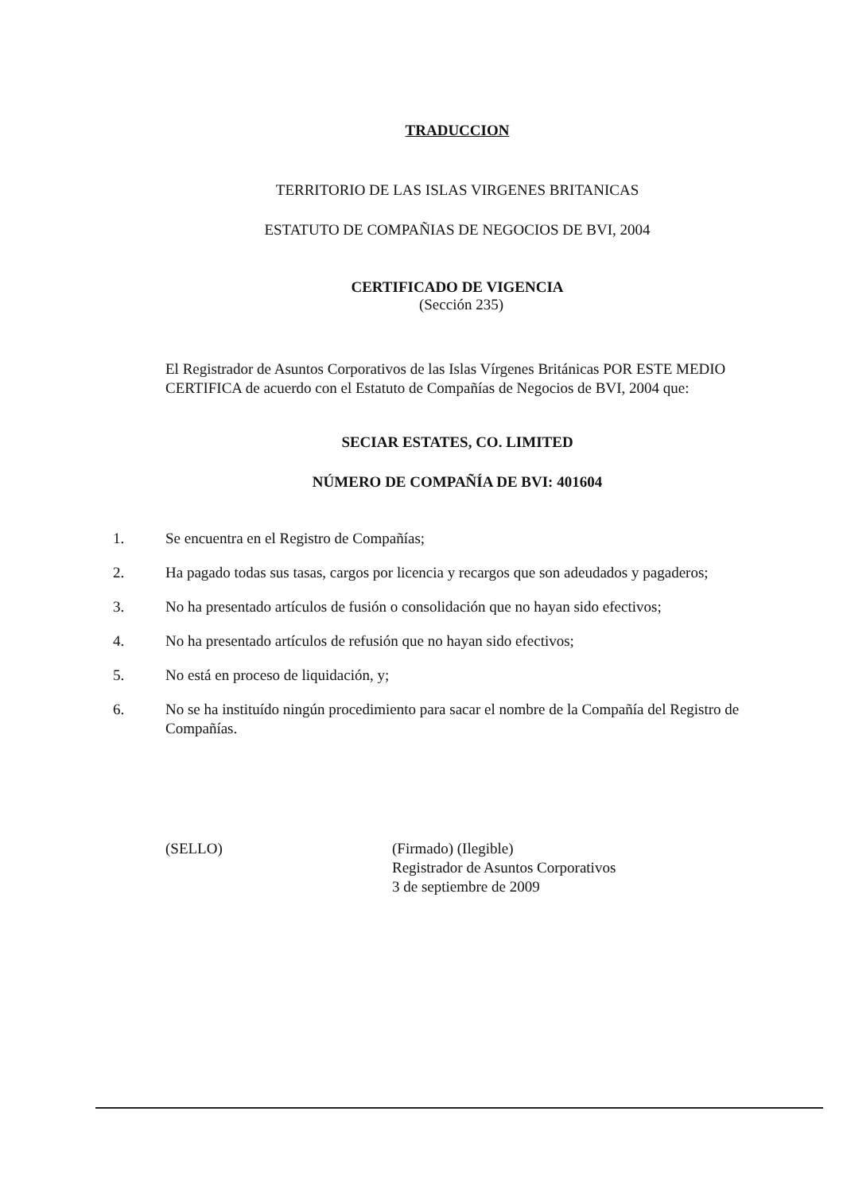TRADUCCION
TERRITORIO DE LAS ISLAS VIRGENES BRITANICAS
ESTATUTO DE COMPAÑIAS DE NEGOCIOS DE BVI, 2004
CERTIFICADO DE VIGENCIA
(Sección 235)
El Registrador de Asuntos Corporativos de las Islas Vírgenes Británicas POR ESTE MEDIO CERTIFICA de acuerdo con el Estatuto de Compañías de Negocios de BVI, 2004 que:
SECIAR ESTATES, CO. LIMITED
NÚMERO DE COMPAÑÍA DE BVI: 401604
1. Se encuentra en el Registro de Compañías;
2. Ha pagado todas sus tasas, cargos por licencia y recargos que son adeudados y pagaderos;
3. No ha presentado artículos de fusión o consolidación que no hayan sido efectivos;
4. No ha presentado artículos de refusión que no hayan sido efectivos;
5. No está en proceso de liquidación, y;
6. No se ha instituído ningún procedimiento para sacar el nombre de la Compañía del Registro de Compañías.
(SELLO) (Firmado) (Ilegible)
Registrador de Asuntos Corporativos
3 de septiembre de 2009